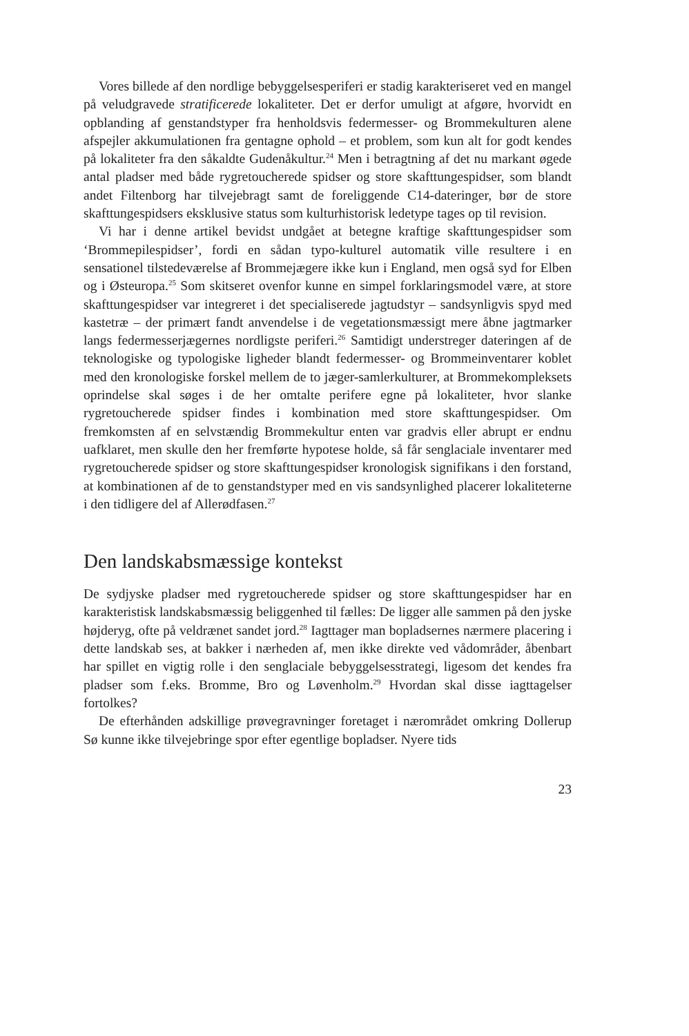Vores billede af den nordlige bebyggelsesperiferi er stadig karakteriseret ved en mangel på veludgravede stratificerede lokaliteter. Det er derfor umuligt at afgøre, hvorvidt en opblanding af genstandstyper fra henholdsvis federmesser- og Brommekulturen alene afspejler akkumulationen fra gentagne ophold – et problem, som kun alt for godt kendes på lokaliteter fra den såkaldte Gudenåkultur.<sup>24</sup> Men i betragtning af det nu markant øgede antal pladser med både rygretoucherede spidser og store skafttungespidser, som blandt andet Filtenborg har tilvejebragt samt de foreliggende C14-dateringer, bør de store skafttungespidsers eksklusive status som kulturhistorisk ledetype tages op til revision.
Vi har i denne artikel bevidst undgået at betegne kraftige skafttungespidser som ‘Brommepilespidser’, fordi en sådan typo-kulturel automatik ville resultere i en sensationel tilstedeværelse af Brommejægere ikke kun i England, men også syd for Elben og i Østeuropa.<sup>25</sup> Som skitseret ovenfor kunne en simpel forklaringsmodel være, at store skafttungespidser var integreret i det specialiserede jagtudstyr – sandsynligvis spyd med kastetræ – der primært fandt anvendelse i de vegetationsmæssigt mere åbne jagtmarker langs federmesserjægernes nordligste periferi.<sup>26</sup> Samtidigt understreger dateringen af de teknologiske og typologiske ligheder blandt federmesser- og Brommeinventarer koblet med den kronologiske forskel mellem de to jæger-samlerkulturer, at Brommekompleksets oprindelse skal søges i de her omtalte perifere egne på lokaliteter, hvor slanke rygretoucherede spidser findes i kombination med store skafttungespidser. Om fremkomsten af en selvstændig Brommekultur enten var gradvis eller abrupt er endnu uafklaret, men skulle den her fremførte hypotese holde, så får senglaciale inventarer med rygretoucherede spidser og store skafttungespidser kronologisk signifikans i den forstand, at kombinationen af de to genstandstyper med en vis sandsynlighed placerer lokaliteterne i den tidligere del af Allerødfasen.<sup>27</sup>
Den landskabsmæssige kontekst
De sydjyske pladser med rygretoucherede spidser og store skafttungespidser har en karakteristisk landskabsmæssig beliggenhed til fælles: De ligger alle sammen på den jyske højderyg, ofte på veldrænet sandet jord.<sup>28</sup> Iagttager man bopladsernes nærmere placering i dette landskab ses, at bakker i nærheden af, men ikke direkte ved vådområder, åbenbart har spillet en vigtig rolle i den senglaciale bebyggelsesstrategi, ligesom det kendes fra pladser som f.eks. Bromme, Bro og Løvenholm.<sup>29</sup> Hvordan skal disse iagttagelser fortolkes?
De efterhånden adskillige prøvegravninger foretaget i nærområdet omkring Dollerup Sø kunne ikke tilvejebringe spor efter egentlige bopladser. Nyere tids
23